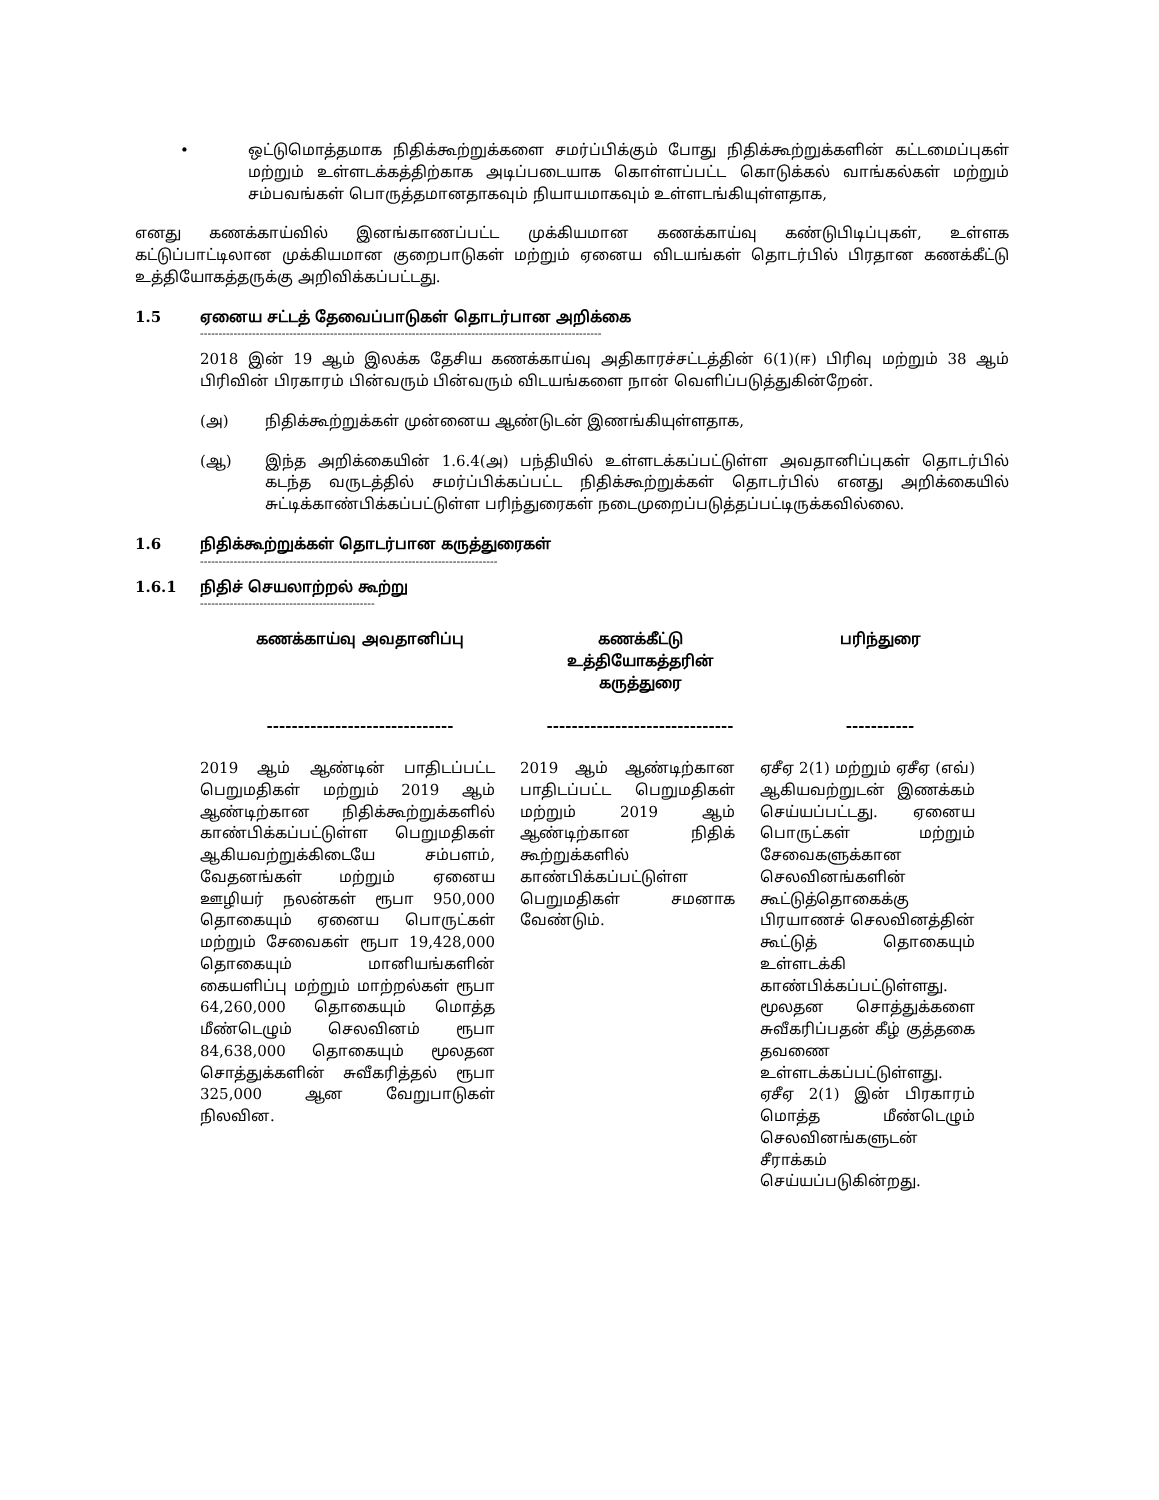• ஒட்டுமொத்தமாக நிதிக்கூற்றுக்களை சமர்ப்பிக்கும் போது நிதிக்கூற்றுக்களின் கட்டமைப்புகள் மற்றும் உள்ளடக்கத்திற்காக அடிப்படையாக கொள்ளப்பட்ட கொடுக்கல் வாங்கல்கள் மற்றும் சம்பவங்கள் பொருத்தமானதாகவும் நியாயமாகவும் உள்ளடங்கியுள்ளதாக,
எனது கணக்காய்வில் இனங்காணப்பட்ட முக்கியமான கணக்காய்வு கண்டுபிடிப்புகள், உள்ளக கட்டுப்பாட்டிலான முக்கியமான குறைபாடுகள் மற்றும் ஏனைய விடயங்கள் தொடர்பில் பிரதான கணக்கீட்டு உத்தியோகத்தருக்கு அறிவிக்கப்பட்டது.
1.5 ஏனைய சட்டத் தேவைப்பாடுகள் தொடர்பான அறிக்கை
------------------------------------------------------------------------------------------------------------
2018 இன் 19 ஆம் இலக்க தேசிய கணக்காய்வு அதிகாரச்சட்டத்தின் 6(1)(ஈ) பிரிவு மற்றும் 38 ஆம் பிரிவின் பிரகாரம் பின்வரும் பின்வரும் விடயங்களை நான் வெளிப்படுத்துகின்றேன்.
(அ) நிதிக்கூற்றுக்கள் முன்னைய ஆண்டுடன் இணங்கியுள்ளதாக,
(ஆ) இந்த அறிக்கையின் 1.6.4(அ) பந்தியில் உள்ளடக்கப்பட்டுள்ள அவதானிப்புகள் தொடர்பில் கடந்த வருடத்தில் சமர்ப்பிக்கப்பட்ட நிதிக்கூற்றுக்கள் தொடர்பில் எனது அறிக்கையில் சுட்டிக்காண்பிக்கப்பட்டுள்ள பரிந்துரைகள் நடைமுறைப்படுத்தப்பட்டிருக்கவில்லை.
1.6 நிதிக்கூற்றுக்கள் தொடர்பான கருத்துரைகள்
--------------------------------------------------------------------------------
1.6.1 நிதிச் செயலாற்றல் கூற்று
-----------------------------------------------
| கணக்காய்வு அவதானிப்பு ------------------------------ | கணக்கீட்டு உத்தியோகத்தரின் கருத்துரை ------------------------------ | பரிந்துரை ----------- |
| --- | --- | --- |
| 2019 ஆம் ஆண்டின் பாதிடப்பட்ட பெறுமதிகள் மற்றும் 2019 ஆம் ஆண்டிற்கான நிதிக்கூற்றுக்களில் காண்பிக்கப்பட்டுள்ள பெறுமதிகள் ஆகியவற்றுக்கிடையே சம்பளம், வேதனங்கள் மற்றும் ஏனைய ஊழியர் நலன்கள் ரூபா 950,000 தொகையும் ஏனைய பொருட்கள் மற்றும் சேவைகள் ரூபா 19,428,000 தொகையும் மானியங்களின் கையளிப்பு மற்றும் மாற்றல்கள் ரூபா 64,260,000 தொகையும் மொத்த மீண்டெழும் செலவினம் ரூபா 84,638,000 தொகையும் மூலதன சொத்துக்களின் சுவீகரித்தல் ரூபா 325,000 ஆன வேறுபாடுகள் நிலவின. | 2019 ஆம் ஆண்டிற்கான பாதிடப்பட்ட பெறுமதிகள் மற்றும் 2019 ஆம் ஆண்டிற்கான நிதிக் கூற்றுக்களில் காண்பிக்கப்பட்டுள்ள பெறுமதிகள் சமனாக வேண்டும். | ஏசீஏ 2(1) மற்றும் ஏசீஏ (எவ்) ஆகியவற்றுடன் இணக்கம் செய்யப்பட்டது. ஏனைய பொருட்கள் மற்றும் சேவைகளுக்கான செலவினங்களின் கூட்டுத்தொகைக்கு பிரயாணச் செலவினத்தின் கூட்டுத் தொகையும் உள்ளடக்கி காண்பிக்கப்பட்டுள்ளது. மூலதன சொத்துக்களை சுவீகரிப்பதன் கீழ் குத்தகை தவணை உள்ளடக்கப்பட்டுள்ளது. ஏசீஏ 2(1) இன் பிரகாரம் மொத்த மீண்டெழும் செலவினங்களுடன் சீராக்கம் செய்யப்படுகின்றது. |